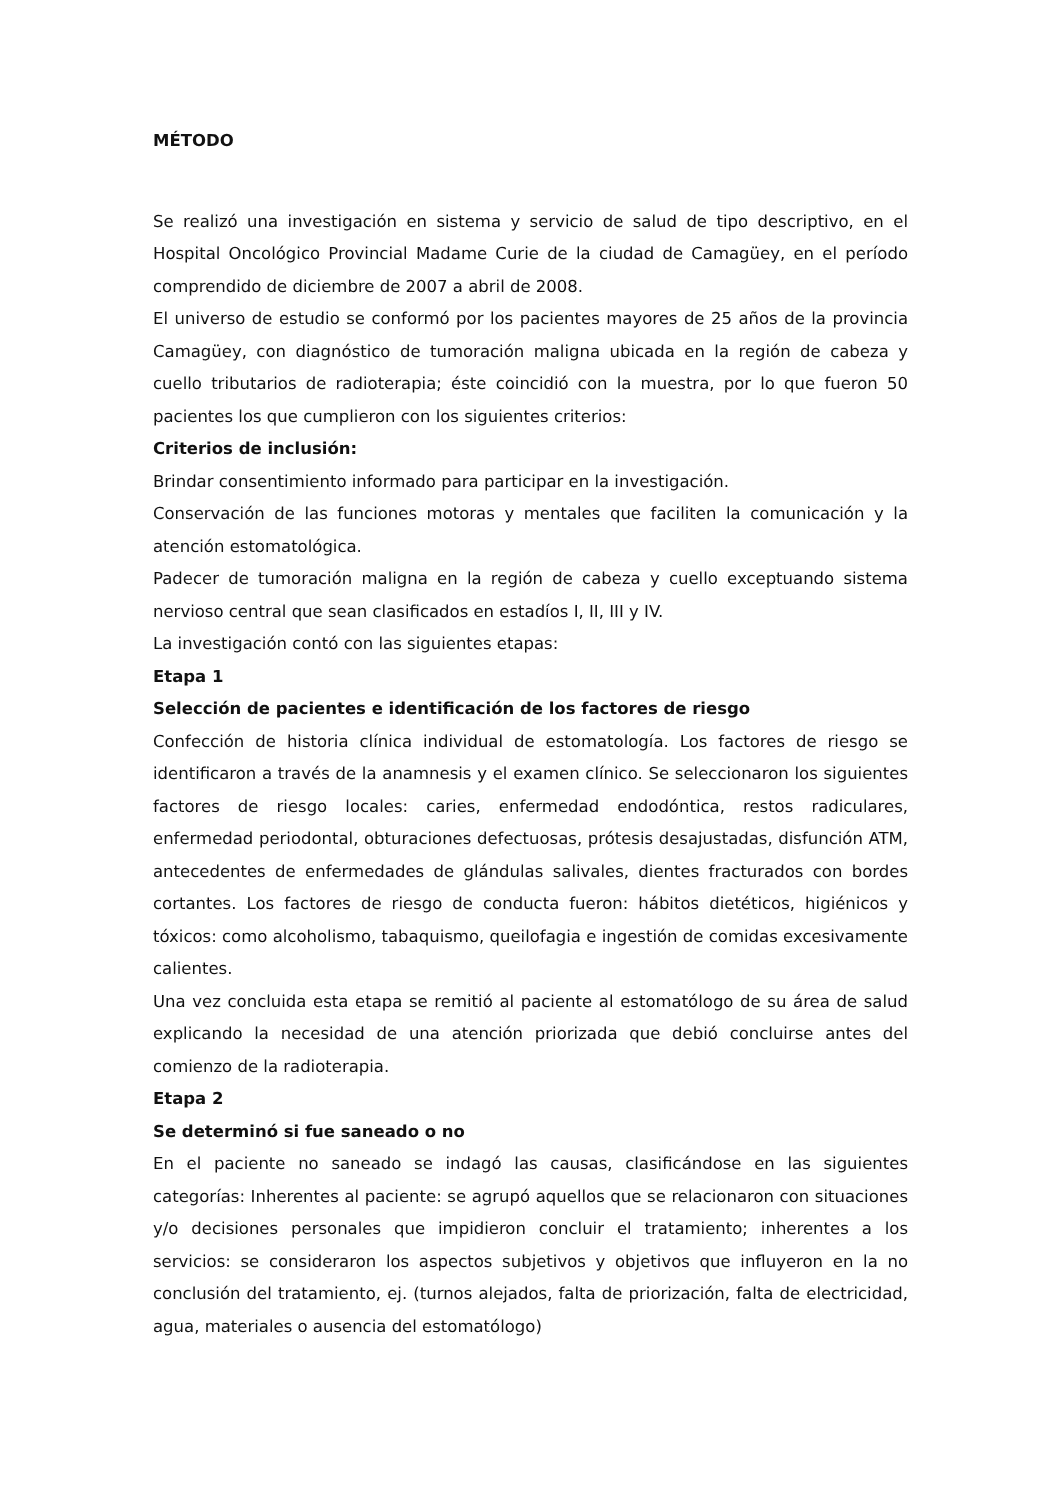MÉTODO
Se realizó una investigación en sistema y servicio de salud de tipo descriptivo, en el Hospital Oncológico Provincial Madame Curie de la ciudad de Camagüey, en el período comprendido de diciembre de 2007 a abril de 2008.
El universo de estudio se conformó por los pacientes mayores de 25 años de la provincia Camagüey, con diagnóstico de tumoración maligna ubicada en la región de cabeza y cuello tributarios de radioterapia; éste coincidió con la muestra, por lo que fueron 50 pacientes los que cumplieron con los siguientes criterios:
Criterios de inclusión:
Brindar consentimiento informado para participar en la investigación.
Conservación de las funciones motoras y mentales que faciliten la comunicación y la atención estomatológica.
Padecer de tumoración maligna en la región de cabeza y cuello exceptuando sistema nervioso central que sean clasificados en estadíos I, II, III y IV.
La investigación contó con las siguientes etapas:
Etapa 1
Selección de pacientes e identificación de los factores de riesgo
Confección de historia clínica individual de estomatología. Los factores de riesgo se identificaron a través de la anamnesis y el examen clínico. Se seleccionaron los siguientes factores de riesgo locales: caries, enfermedad endodóntica, restos radiculares, enfermedad periodontal, obturaciones defectuosas, prótesis desajustadas, disfunción ATM, antecedentes de enfermedades de glándulas salivales, dientes fracturados con bordes cortantes. Los factores de riesgo de conducta fueron: hábitos dietéticos, higiénicos y tóxicos: como alcoholismo, tabaquismo, queilofagia e ingestión de comidas excesivamente calientes.
Una vez concluida esta etapa se remitió al paciente al estomatólogo de su área de salud explicando la necesidad de una atención priorizada que debió concluirse antes del comienzo de la radioterapia.
Etapa 2
Se determinó si fue saneado o no
En el paciente no saneado se indagó las causas, clasificándose en las siguientes categorías: Inherentes al paciente: se agrupó aquellos que se relacionaron con situaciones y/o decisiones personales que impidieron concluir el tratamiento; inherentes a los servicios: se consideraron los aspectos subjetivos y objetivos que influyeron en la no conclusión del tratamiento, ej. (turnos alejados, falta de priorización, falta de electricidad, agua, materiales o ausencia del estomatólogo)